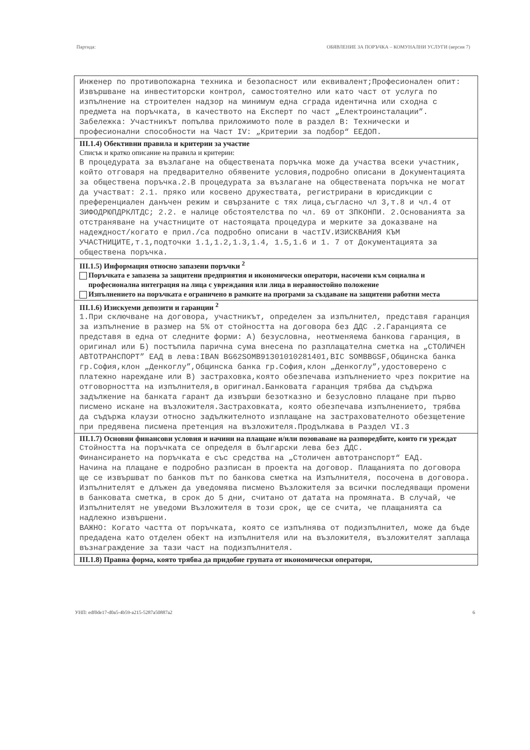Партида: ОБЯВЛЕНИЕ ЗА ПОРЪЧКА – КОМУНАЛНИ УСЛУГИ (версия 7)
Инженер по противопожарна техника и безопасност или еквивалент;Професионален опит: Извършване на инвеститорски контрол, самостоятелно или като част от услуга по изпълнение на строителен надзор на минимум една сграда идентична или сходна с предмета на поръчката, в качеството на Експерт по част „Електроинсталации”. Забележка: Участникът попълва приложимото поле в раздел B: Технически и професионални способности на Част IV: „Критерии за подбор“ ЕЕДОП.
III.1.4) Обективни правила и критерии за участие
Списък и кратко описание на правила и критерии:
В процедурата за възлагане на обществената поръчка може да участва всеки участник, който отговаря на предварително обявените условия,подробно описани в Документацията за обществена поръчка.2.В процедурата за възлагане на обществената поръчка не могат да участват: 2.1. пряко или косвено дружествата, регистрирани в юрисдикции с преференциален данъчен режим и свързаните с тях лица,съгласно чл 3,т.8 и чл.4 от ЗИФОДРЮПДРКЛТДС; 2.2. е налице обстоятелства по чл. 69 от ЗПКОНПИ. 2.Основанията за отстраняване на участниците от настоящата процедура и мерките за доказване на надеждност/когато е прил./са подробно описани в частIV.ИЗИСКВАНИЯ КЪМ УЧАСТНИЦИТЕ,т.1,подточки 1.1,1.2,1.3,1.4, 1.5,1.6 и 1. 7 от Документацията за обществена поръчка.
III.1.5) Информация относно запазени поръчки <sup>2</sup>
Поръчката е запазена за защитени предприятия и икономически оператори, насочени към социална и професионална интеграция на лица с увреждания или лица в неравностойно положение
Изпълнението на поръчката е ограничено в рамките на програми за създаване на защитени работни места
III.1.6) Изискуеми депозити и гаранции <sup>2</sup>
1.При сключване на договора, участникът, определен за изпълнител, представя гаранция за изпълнение в размер на 5% от стойността на договора без ДДС .2.Гаранцията се представя в една от следните форми: А) безусловна, неотменяема банкова гаранция, в оригинал или Б) постъпила парична сума внесена по разплащателна сметка на „СТОЛИЧЕН АВТОТРАНСПОРТ” ЕАД в лева:IBAN BG62SOMB91301010281401,BIC SOMBBGSF,Общинска банка гр.София,клон „Денкоглу”,Общинска банка гр.София,клон „Денкоглу”,удостоверено с платежно нареждане или В) застраховка,която обезпечава изпълнението чрез покритие на отговорността на изпълнителя,в оригинал.Банковата гаранция трябва да съдържа задължение на банката гарант да извърши безотказно и безусловно плащане при първо писмено искане на възложителя.Застраховката, която обезпечава изпълнението, трябва да съдържа клаузи относно задължителното изплащане на застрахователното обезщетение при предявена писмена претенция на възложителя.Продължава в Раздел VI.3
III.1.7) Основни финансови условия и начини на плащане и/или позоваване на разпоредбите, които ги уреждат
Стойността на поръчката се определя в български лева без ДДС.
Финансирането на поръчката е със средства на „Столичен автотранспорт“ ЕАД.
Начина на плащане е подробно разписан в проекта на договор. Плащанията по договора ще се извършват по банков път по банкова сметка на Изпълнителя, посочена в договора.
Изпълнителят е длъжен да уведомява писмено Възложителя за всички последяващи промени в банковата сметка, в срок до 5 дни, считано от датата на промяната. В случай, че Изпълнителят не уведоми Възложителя в този срок, ще се счита, че плащанията са надлежно извършени.
ВАЖНО: Когато частта от поръчката, която се изпълнява от подизпълнител, може да бъде предадена като отделен обект на изпълнителя или на възложителя, възложителят заплаща възнаграждение за тази част на подизпълнителя.
III.1.8) Правна форма, която трябва да придобие групата от икономически оператори,
УНП: edf0de17-d0a5-4b59-a215-5287a50887a2 6